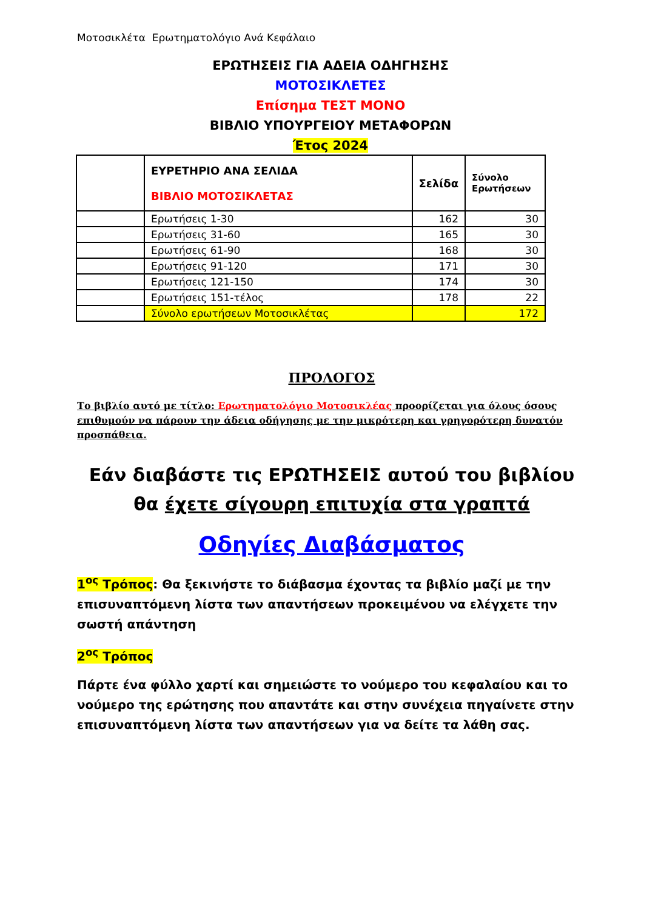Μοτοσικλέτα Ερωτηματολόγιο Ανά Κεφάλαιο
ΕΡΩΤΗΣΕΙΣ ΓΙΑ ΑΔΕΙΑ ΟΔΗΓΗΣΗΣ
ΜΟΤΟΣΙΚΛΕΤΕΣ
Επίσημα ΤΕΣΤ ΜΟΝΟ
ΒΙΒΛΙΟ ΥΠΟΥΡΓΕΙΟΥ ΜΕΤΑΦΟΡΩΝ
Έτος 2024
| | ΕΥΡΕΤΗΡΙΟ ΑΝΑ ΣΕΛΙΔΑ ΒΙΒΛΙΟ ΜΟΤΟΣΙΚΛΕΤΑΣ | Σελίδα | Σύνολο Ερωτήσεων |
| --- | --- | --- | --- |
| | Ερωτήσεις 1-30 | 162 | 30 |
| | Ερωτήσεις 31-60 | 165 | 30 |
| | Ερωτήσεις 61-90 | 168 | 30 |
| | Ερωτήσεις 91-120 | 171 | 30 |
| | Ερωτήσεις 121-150 | 174 | 30 |
| | Ερωτήσεις 151-τέλος | 178 | 22 |
| | Σύνολο ερωτήσεων Μοτοσικλέτας | | 172 |
ΠΡΟΛΟΓΟΣ
Το βιβλίο αυτό με τίτλο: Ερωτηματολόγιο Μοτοσικλέας προορίζεται για όλους όσους επιθυμούν να πάρουν την άδεια οδήγησης με την μικρότερη και γρηγορότερη δυνατόν προσπάθεια.
Εάν διαβάστε τις ΕΡΩΤΗΣΕΙΣ αυτού του βιβλίου
θα έχετε σίγουρη επιτυχία στα γραπτά
Οδηγίες Διαβάσματος
1<sup>ος</sup> Τρόπος: Θα ξεκινήστε το διάβασμα έχοντας τα βιβλίο μαζί με την επισυναπτόμενη λίστα των απαντήσεων προκειμένου να ελέγχετε την σωστή απάντηση
2<sup>ος</sup> Τρόπος
Πάρτε ένα φύλλο χαρτί και σημειώστε το νούμερο του κεφαλαίου και το νούμερο της ερώτησης που απαντάτε και στην συνέχεια πηγαίνετε στην επισυναπτόμενη λίστα των απαντήσεων για να δείτε τα λάθη σας.